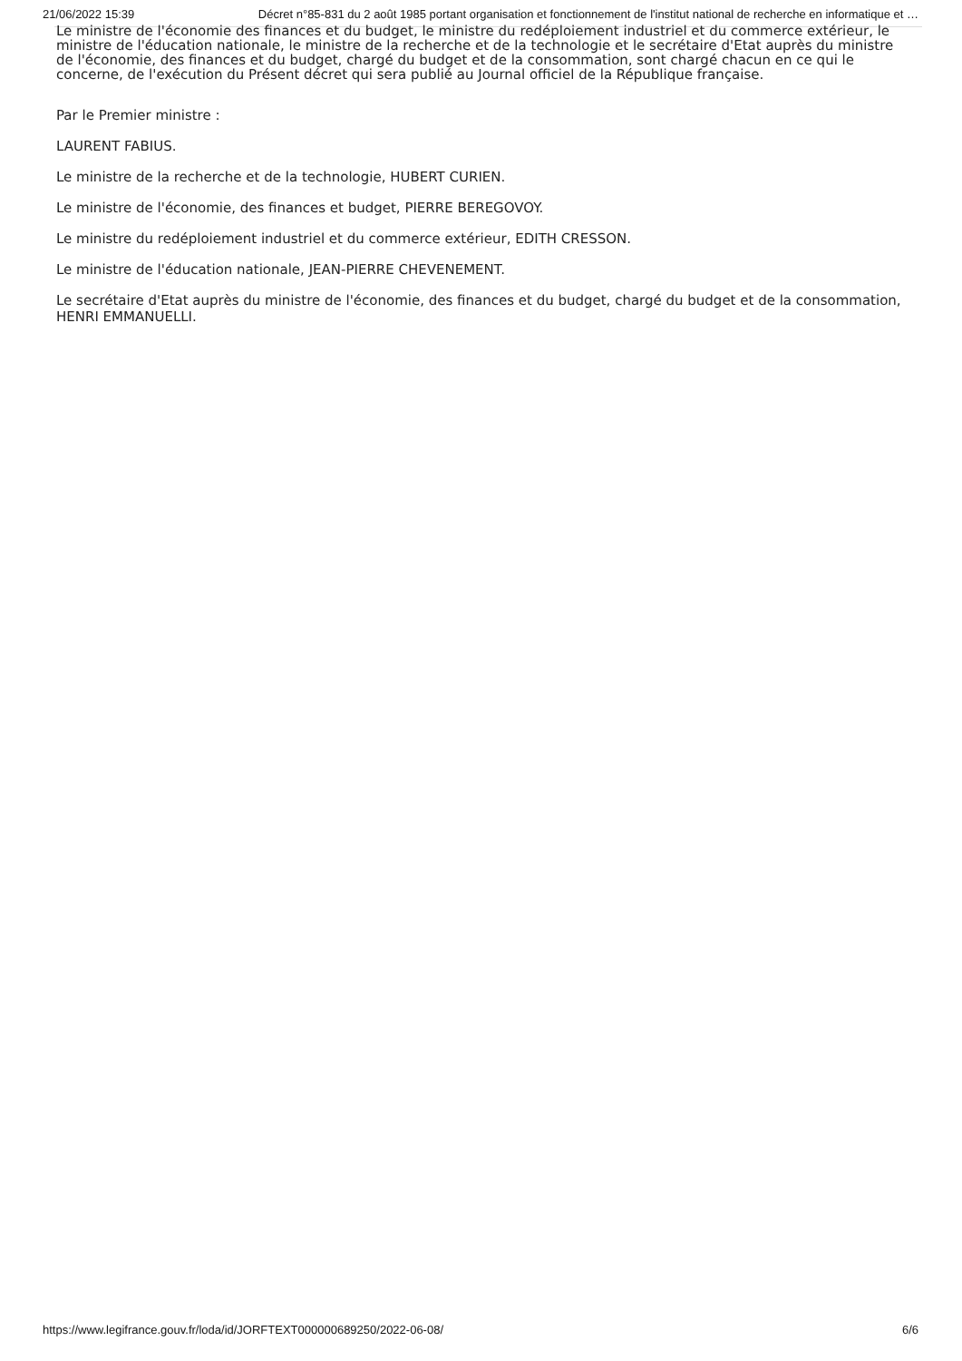21/06/2022 15:39 Décret n°85-831 du 2 août 1985 portant organisation et fonctionnement de l'institut national de recherche en informatique et …
Le ministre de l'économie des finances et du budget, le ministre du redéploiement industriel et du commerce extérieur, le ministre de l'éducation nationale, le ministre de la recherche et de la technologie et le secrétaire d'Etat auprès du ministre de l'économie, des finances et du budget, chargé du budget et de la consommation, sont chargé chacun en ce qui le concerne, de l'exécution du Présent décret qui sera publié au Journal officiel de la République française.
Par le Premier ministre :
LAURENT FABIUS.
Le ministre de la recherche et de la technologie, HUBERT CURIEN.
Le ministre de l'économie, des finances et budget, PIERRE BEREGOVOY.
Le ministre du redéploiement industriel et du commerce extérieur, EDITH CRESSON.
Le ministre de l'éducation nationale, JEAN-PIERRE CHEVENEMENT.
Le secrétaire d'Etat auprès du ministre de l'économie, des finances et du budget, chargé du budget et de la consommation, HENRI EMMANUELLI.
https://www.legifrance.gouv.fr/loda/id/JORFTEXT000000689250/2022-06-08/ 6/6